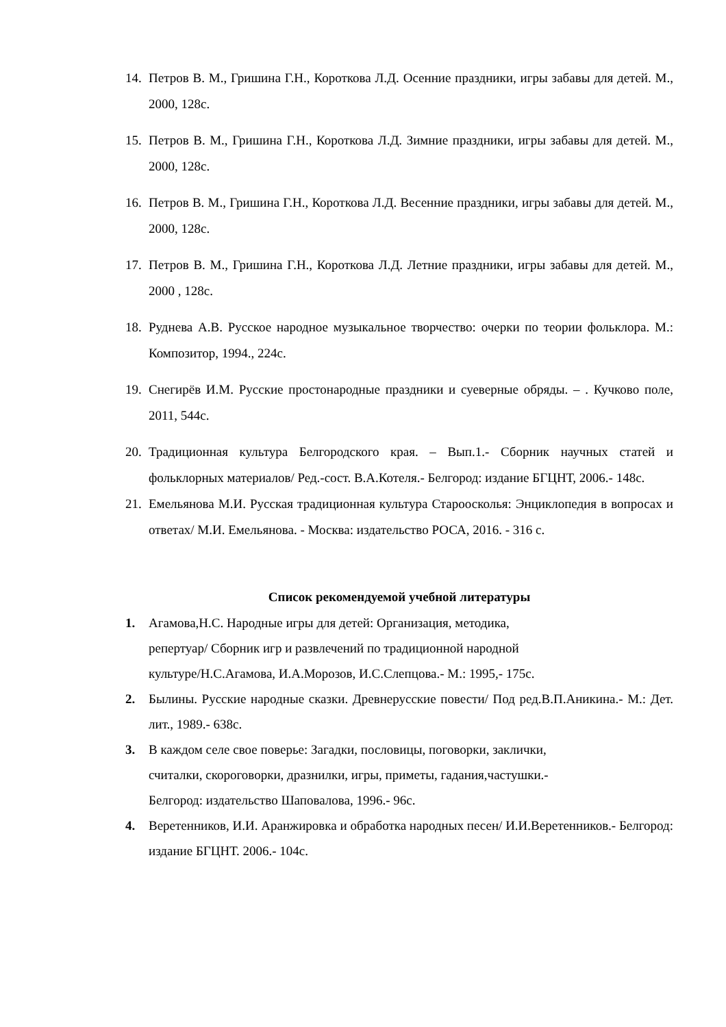14. Петров В. М., Гришина Г.Н., Короткова Л.Д. Осенние праздники, игры забавы для детей. М., 2000, 128с.
15. Петров В. М., Гришина Г.Н., Короткова Л.Д. Зимние праздники, игры забавы для детей. М., 2000, 128с.
16. Петров В. М., Гришина Г.Н., Короткова Л.Д. Весенние праздники, игры забавы для детей. М., 2000, 128с.
17. Петров В. М., Гришина Г.Н., Короткова Л.Д. Летние праздники, игры забавы для детей. М., 2000 , 128с.
18. Руднева А.В. Русское народное музыкальное творчество: очерки по теории фольклора. М.: Композитор, 1994., 224с.
19. Снегирёв И.М. Русские простонародные праздники и суеверные обряды. – . Кучково поле, 2011, 544с.
20. Традиционная культура Белгородского края. – Вып.1.- Сборник научных статей и фольклорных материалов/ Ред.-сост. В.А.Котеля.- Белгород: издание БГЦНТ, 2006.- 148с.
21. Емельянова М.И. Русская традиционная культура Староосколья: Энциклопедия в вопросах и ответах/ М.И. Емельянова. - Москва: издательство РОСА, 2016. - 316 с.
Список рекомендуемой учебной литературы
1. Агамова,Н.С. Народные игры для детей: Организация, методика,
репертуар/ Сборник игр и развлечений по традиционной народной
культуре/Н.С.Агамова, И.А.Морозов, И.С.Слепцова.- М.: 1995,- 175с.
2. Былины. Русские народные сказки. Древнерусские повести/ Под ред.В.П.Аникина.- М.: Дет. лит., 1989.- 638с.
3. В каждом селе свое поверье: Загадки, пословицы, поговорки, заклички,
считалки, скороговорки, дразнилки, игры, приметы, гадания,частушки.-
Белгород: издательство Шаповалова, 1996.- 96с.
4. Веретенников, И.И. Аранжировка и обработка народных песен/ И.И.Веретенников.- Белгород: издание БГЦНТ. 2006.- 104с.